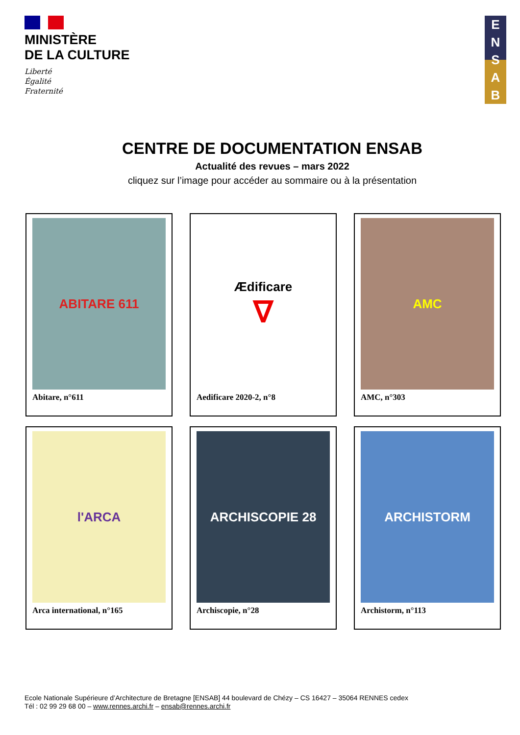MINISTÈRE
DE LA CULTURE
Liberté
Égalité
Fraternité
E
N
S
A
B
CENTRE DE DOCUMENTATION ENSAB
Actualité des revues – mars 2022
cliquez sur l’image pour accéder au sommaire ou à la présentation
ABITARE 611
Abitare, n°611
Ædificare
∇
Aedificare 2020-2, n°8
AMC
AMC, n°303
l'ARCA
Arca international, n°165
ARCHISCOPIE 28
Archiscopie, n°28
ARCHISTORM
Archistorm, n°113
Ecole Nationale Supérieure d’Architecture de Bretagne [ENSAB] 44 boulevard de Chézy – CS 16427 – 35064 RENNES cedex
Tél : 02 99 29 68 00 – www.rennes.archi.fr – ensab@rennes.archi.fr